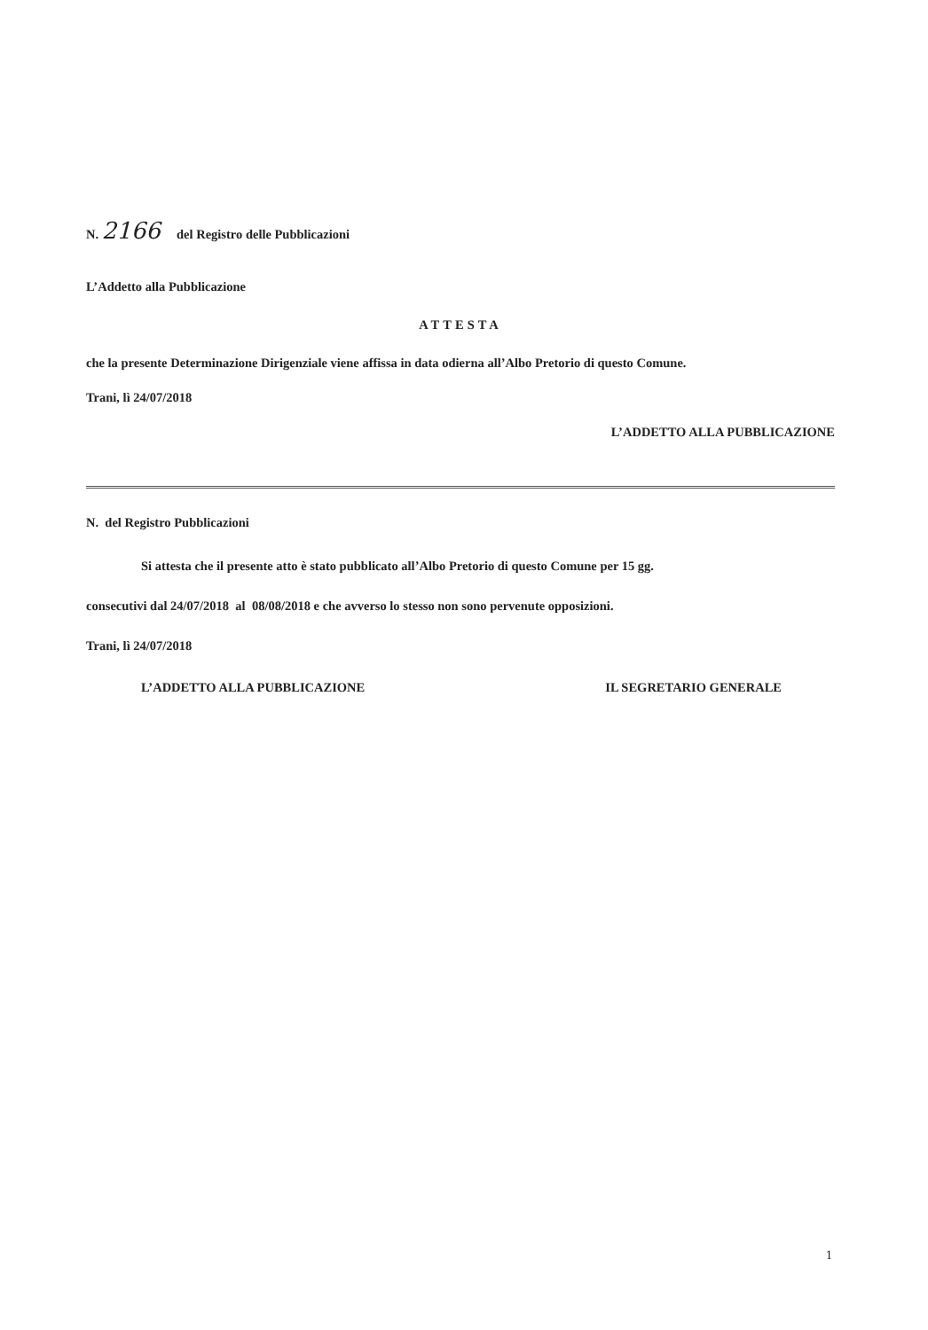N. 2166 del Registro delle Pubblicazioni
L’Addetto alla Pubblicazione
ATTESTA
che la presente Determinazione Dirigenziale viene affissa in data odierna all’Albo Pretorio di questo Comune.
Trani, lì 24/07/2018
L’ADDETTO ALLA PUBBLICAZIONE
N. del Registro Pubblicazioni
Si attesta che il presente atto è stato pubblicato all’Albo Pretorio di questo Comune per 15 gg.
consecutivi dal 24/07/2018 al 08/08/2018 e che avverso lo stesso non sono pervenute opposizioni.
Trani, lì 24/07/2018
L’ADDETTO ALLA PUBBLICAZIONE IL SEGRETARIO GENERALE
1